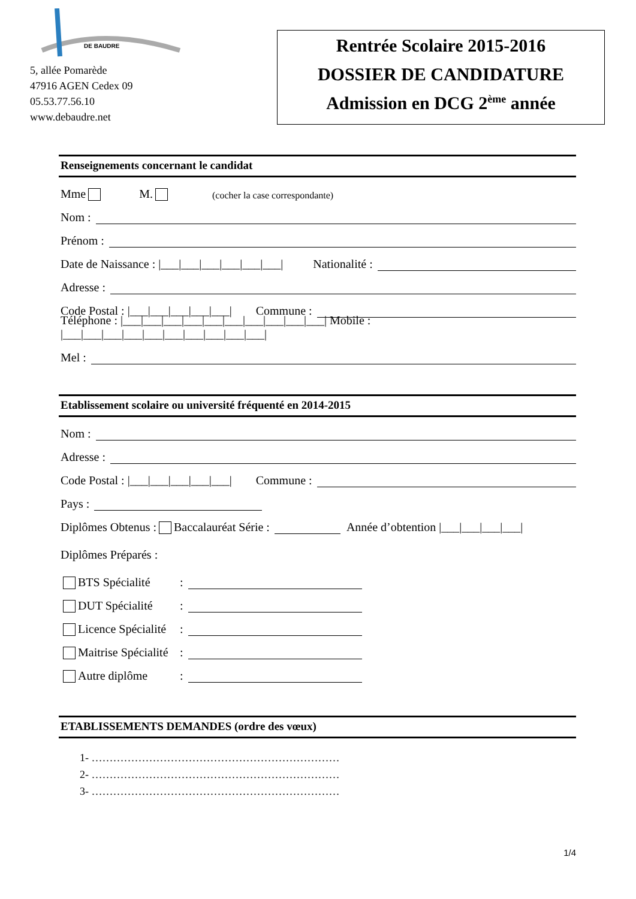DE BAUDRE
5, allée Pomarède
47916 AGEN Cedex 09
05.53.77.56.10
www.debaudre.net
Rentrée Scolaire 2015-2016
DOSSIER DE CANDIDATURE
Admission en DCG 2<sup>ème</sup> année
Renseignements concernant le candidat
Mme M. (cocher la case correspondante)
Nom :
Prénom :
Date de Naissance : |___|___|___|___|___|___| Nationalité :
Adresse :
Code Postal : |___|___|___|___|___| Commune :
Téléphone : |___|___|___|___|___|___|___|___|___|___| Mobile : |___|___|___|___|___|___|___|___|___|___|
Mel :
Etablissement scolaire ou université fréquenté en 2014-2015
Nom :
Adresse :
Code Postal : |___|___|___|___|___| Commune :
Pays :
Diplômes Obtenus : Baccalauréat Série : Année d’obtention |___|___|___|___|
Diplômes Préparés :
BTS Spécialité:
DUT Spécialité:
Licence Spécialité:
Maitrise Spécialité:
Autre diplôme:
ETABLISSEMENTS DEMANDES (ordre des vœux)
1- ……………………………………………………………
2- ……………………………………………………………
3- ……………………………………………………………
1/4